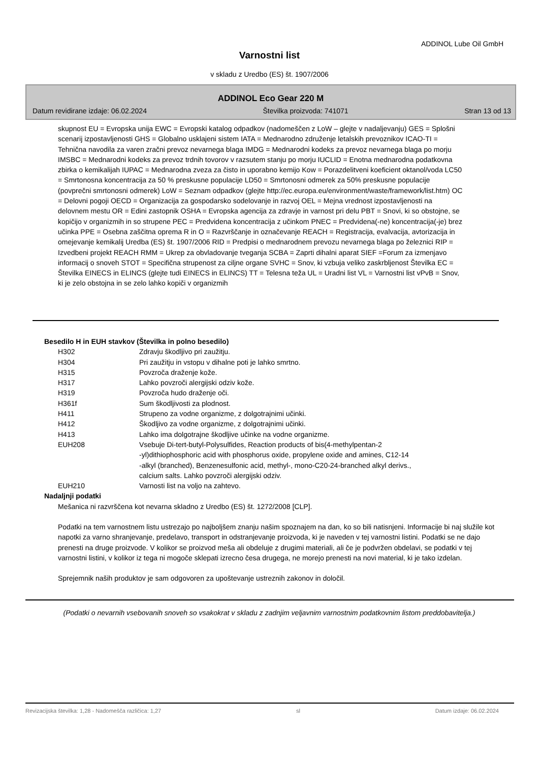ADDINOL Lube Oil GmbH
Varnostni list
v skladu z Uredbo (ES) št. 1907/2006
ADDINOL Eco Gear 220 M
Datum revidirane izdaje: 06.02.2024 Številka proizvoda: 741071 Stran 13 od 13
skupnost EU = Evropska unija EWC = Evropski katalog odpadkov (nadomeščen z LoW – glejte v nadaljevanju) GES = Splošni scenarij izpostavljenosti GHS = Globalno usklajeni sistem IATA = Mednarodno združenje letalskih prevoznikov ICAO-TI = Tehnična navodila za varen zračni prevoz nevarnega blaga IMDG = Mednarodni kodeks za prevoz nevarnega blaga po morju IMSBC = Mednarodni kodeks za prevoz trdnih tovorov v razsutem stanju po morju IUCLID = Enotna mednarodna podatkovna zbirka o kemikalijah IUPAC = Mednarodna zveza za čisto in uporabno kemijo Kow = Porazdelitveni koeficient oktanol/voda LC50 = Smrtonosna koncentracija za 50 % preskusne populacije LD50 = Smrtonosni odmerek za 50% preskusne populacije (povprečni smrtonosni odmerek) LoW = Seznam odpadkov (glejte http://ec.europa.eu/environment/waste/framework/list.htm) OC = Delovni pogoji OECD = Organizacija za gospodarsko sodelovanje in razvoj OEL = Mejna vrednost izpostavljenosti na delovnem mestu OR = Edini zastopnik OSHA = Evropska agencija za zdravje in varnost pri delu PBT = Snovi, ki so obstojne, se kopičijo v organizmih in so strupene PEC = Predvidena koncentracija z učinkom PNEC = Predvidena(-ne) koncentracija(-je) brez učinka PPE = Osebna zaščitna oprema R in O = Razvrščanje in označevanje REACH = Registracija, evalvacija, avtorizacija in omejevanje kemikalij Uredba (ES) št. 1907/2006 RID = Predpisi o mednarodnem prevozu nevarnega blaga po železnici RIP = Izvedbeni projekt REACH RMM = Ukrep za obvladovanje tveganja SCBA = Zaprti dihalni aparat SIEF =Forum za izmenjavo informacij o snoveh STOT = Specifična strupenost za ciljne organe SVHC = Snov, ki vzbuja veliko zaskrbljenost Številka EC = Številka EINECS in ELINCS (glejte tudi EINECS in ELINCS) TT = Telesna teža UL = Uradni list VL = Varnostni list vPvB = Snov, ki je zelo obstojna in se zelo lahko kopiči v organizmih
Besedilo H in EUH stavkov (Številka in polno besedilo)
| H302 | Zdravju škodljivo pri zaužitju. |
| H304 | Pri zaužitju in vstopu v dihalne poti je lahko smrtno. |
| H315 | Povzroča draženje kože. |
| H317 | Lahko povzroči alergijski odziv kože. |
| H319 | Povzroča hudo draženje oči. |
| H361f | Sum škodljivosti za plodnost. |
| H411 | Strupeno za vodne organizme, z dolgotrajnimi učinki. |
| H412 | Škodljivo za vodne organizme, z dolgotrajnimi učinki. |
| H413 | Lahko ima dolgotrajne škodljive učinke na vodne organizme. |
| EUH208 | Vsebuje Di-tert-butyl-Polysulfides, Reaction products of bis(4-methylpentan-2 -yl)dithiophosphoric acid with phosphorus oxide, propylene oxide and amines, C12-14 -alkyl (branched), Benzenesulfonic acid, methyl-, mono-C20-24-branched alkyl derivs., calcium salts. Lahko povzroči alergijski odziv. |
| EUH210 | Varnosti list na voljo na zahtevo. |
Nadaljnji podatki
Mešanica ni razvrščena kot nevarna skladno z Uredbo (ES) št. 1272/2008 [CLP].
Podatki na tem varnostnem listu ustrezajo po najboljšem znanju našim spoznajem na dan, ko so bili natisnjeni. Informacije bi naj služile kot napotki za varno shranjevanje, predelavo, transport in odstranjevanje proizvoda, ki je naveden v tej varnostni listini. Podatki se ne dajo prenesti na druge proizvode. V kolikor se proizvod meša ali obdeluje z drugimi materiali, ali če je podvržen obdelavi, se podatki v tej varnostni listini, v kolikor iz tega ni mogoče sklepati izrecno česa drugega, ne morejo prenesti na novi material, ki je tako izdelan.
Sprejemnik naših produktov je sam odgovoren za upoštevanje ustreznih zakonov in določil.
(Podatki o nevarnih vsebovanih snoveh so vsakokrat v skladu z zadnjim veljavnim varnostnim podatkovnim listom preddobavitelja.)
Revizacijska številka: 1,28 - Nadomešča različica: 1,27 sl Datum izdaje: 06.02.2024